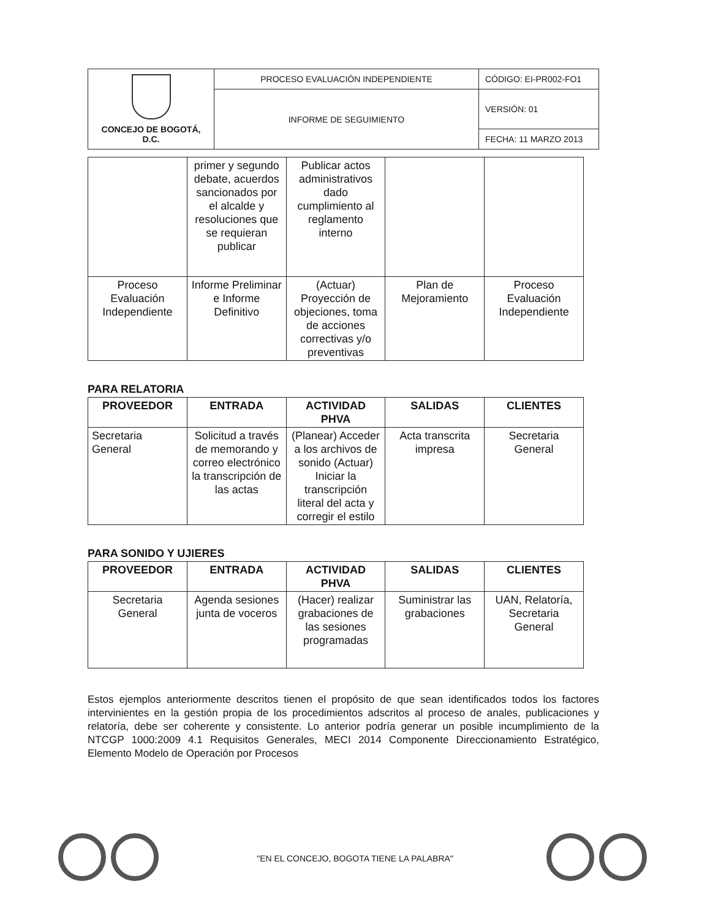| CONCEJO DE BOGOTÁ, D.C. | PROCESO EVALUACIÓN INDEPENDIENTE | CÓDIGO: EI-PR002-FO1 |
| | INFORME DE SEGUIMIENTO | VERSIÓN: 01 |
| | | FECHA: 11 MARZO 2013 |
| | primer y segundo debate, acuerdos sancionados por el alcalde y resoluciones que se requieran publicar | Publicar actos administrativos dado cumplimiento al reglamento interno | | |
| Proceso Evaluación Independiente | Informe Preliminar e Informe Definitivo | (Actuar) Proyección de objeciones, toma de acciones correctivas y/o preventivas | Plan de Mejoramiento | Proceso Evaluación Independiente |
PARA RELATORIA
| PROVEEDOR | ENTRADA | ACTIVIDAD PHVA | SALIDAS | CLIENTES |
| --- | --- | --- | --- | --- |
| Secretaria General | Solicitud a través de memorando y correo electrónico la transcripción de las actas | (Planear) Acceder a los archivos de sonido (Actuar) Iniciar la transcripción literal del acta y corregir el estilo | Acta transcrita impresa | Secretaria General |
PARA SONIDO Y UJIERES
| PROVEEDOR | ENTRADA | ACTIVIDAD PHVA | SALIDAS | CLIENTES |
| --- | --- | --- | --- | --- |
| Secretaria General | Agenda sesiones junta de voceros | (Hacer) realizar grabaciones de las sesiones programadas | Suministrar las grabaciones | UAN, Relatoría, Secretaria General |
Estos ejemplos anteriormente descritos tienen el propósito de que sean identificados todos los factores intervinientes en la gestión propia de los procedimientos adscritos al proceso de anales, publicaciones y relatoría, debe ser coherente y consistente. Lo anterior podría generar un posible incumplimiento de la NTCGP 1000:2009 4.1 Requisitos Generales, MECI 2014 Componente Direccionamiento Estratégico, Elemento Modelo de Operación por Procesos
"EN EL CONCEJO, BOGOTA TIENE LA PALABRA"